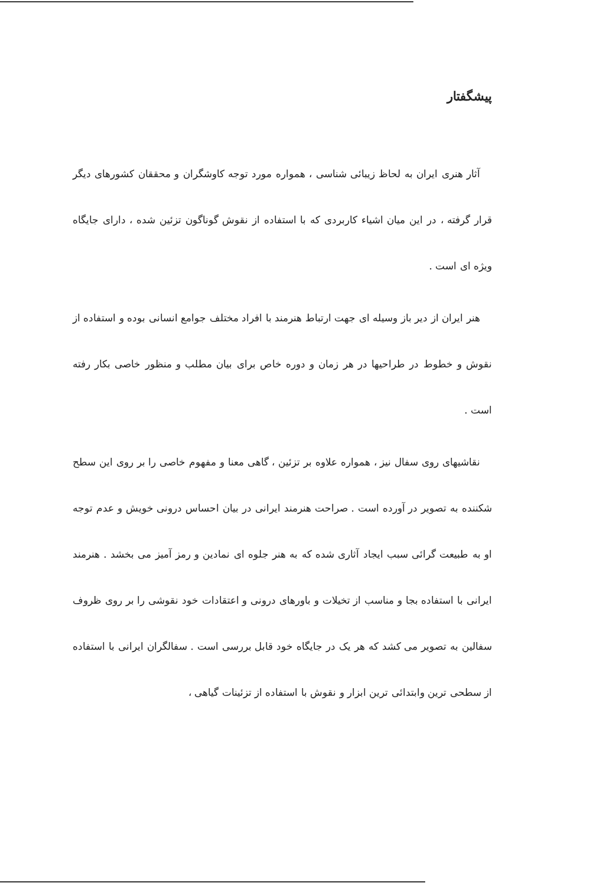پیشگفتار
آثار هنری ایران به لحاظ زیبائی شناسی ، همواره مورد توجه کاوشگران و محققان کشورهای دیگر قرار گرفته ، در این میان اشیاء کاربردی که با استفاده از نقوش گوناگون تزئین شده ، دارای جایگاه ویژه ای است .
هنر ایران از دیر باز وسیله ای جهت ارتباط هنرمند با افراد مختلف جوامع انسانی بوده و استفاده از نقوش و خطوط در طراحیها در هر زمان و دوره خاص برای بیان مطلب و منظور خاصی بکار رفته است .
نقاشیهای روی سفال نیز ، همواره علاوه بر تزئین ، گاهی معنا و مفهوم خاصی را بر روی این سطح شکننده به تصویر در آورده است . صراحت هنرمند ایرانی در بیان احساس درونی خویش و عدم توجه او به طبیعت گرائی سبب ایجاد آثاری شده که به هنر جلوه ای نمادین و رمز آمیز می بخشد . هنرمند ایرانی با استفاده بجا و مناسب از تخیلات و باورهای درونی و اعتقادات خود نقوشی را بر روی ظروف سفالین به تصویر می کشد که هر یک در جایگاه خود قابل بررسی است . سفالگران ایرانی با استفاده از سطحی ترین وابتدائی ترین ابزار و نقوش با استفاده از تزئینات گیاهی ،